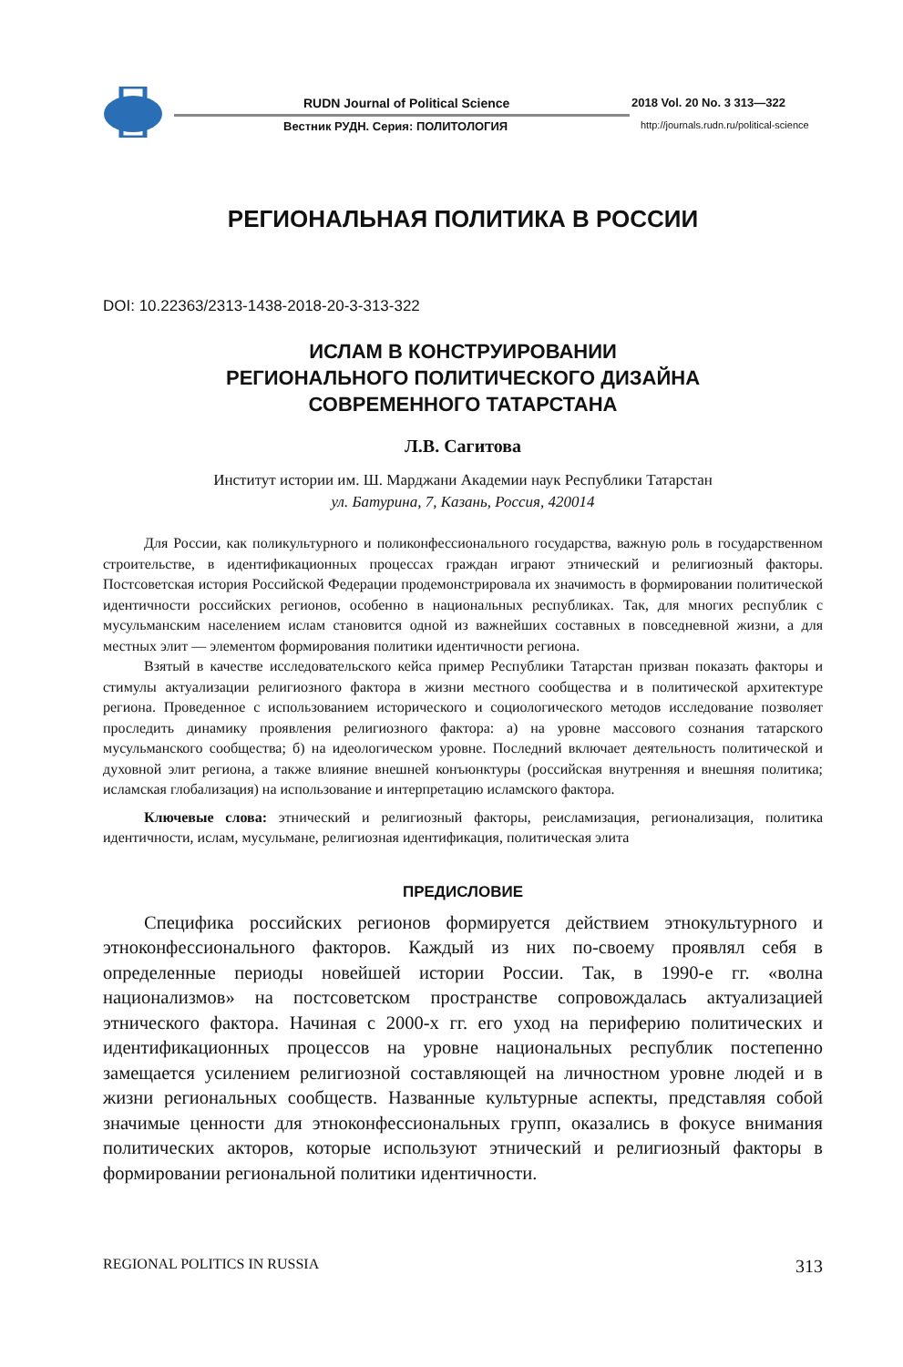RUDN Journal of Political Science
Вестник РУДН. Серия: ПОЛИТОЛОГИЯ
2018 Vol. 20 No. 3 313—322
http://journals.rudn.ru/political-science
РЕГИОНАЛЬНАЯ ПОЛИТИКА В РОССИИ
DOI: 10.22363/2313-1438-2018-20-3-313-322
ИСЛАМ В КОНСТРУИРОВАНИИ
РЕГИОНАЛЬНОГО ПОЛИТИЧЕСКОГО ДИЗАЙНА
СОВРЕМЕННОГО ТАТАРСТАНА
Л.В. Сагитова
Институт истории им. Ш. Марджани Академии наук Республики Татарстан
ул. Батурина, 7, Казань, Россия, 420014
Для России, как поликультурного и поликонфессионального государства, важную роль в государственном строительстве, в идентификационных процессах граждан играют этнический и религиозный факторы. Постсоветская история Российской Федерации продемонстрировала их значимость в формировании политической идентичности российских регионов, особенно в национальных республиках. Так, для многих республик с мусульманским населением ислам становится одной из важнейших составных в повседневной жизни, а для местных элит — элементом формирования политики идентичности региона.
Взятый в качестве исследовательского кейса пример Республики Татарстан призван показать факторы и стимулы актуализации религиозного фактора в жизни местного сообщества и в политической архитектуре региона. Проведенное с использованием исторического и социологического методов исследование позволяет проследить динамику проявления религиозного фактора: а) на уровне массового сознания татарского мусульманского сообщества; б) на идеологическом уровне. Последний включает деятельность политической и духовной элит региона, а также влияние внешней конъюнктуры (российская внутренняя и внешняя политика; исламская глобализация) на использование и интерпретацию исламского фактора.
Ключевые слова: этнический и религиозный факторы, реисламизация, регионализация, политика идентичности, ислам, мусульмане, религиозная идентификация, политическая элита
ПРЕДИСЛОВИЕ
Специфика российских регионов формируется действием этнокультурного и этноконфессионального факторов. Каждый из них по-своему проявлял себя в определенные периоды новейшей истории России. Так, в 1990-е гг. «волна национализмов» на постсоветском пространстве сопровождалась актуализацией этнического фактора. Начиная с 2000-х гг. его уход на периферию политических и идентификационных процессов на уровне национальных республик постепенно замещается усилением религиозной составляющей на личностном уровне людей и в жизни региональных сообществ. Названные культурные аспекты, представляя собой значимые ценности для этноконфессиональных групп, оказались в фокусе внимания политических акторов, которые используют этнический и религиозный факторы в формировании региональной политики идентичности.
REGIONAL POLITICS IN RUSSIA 313